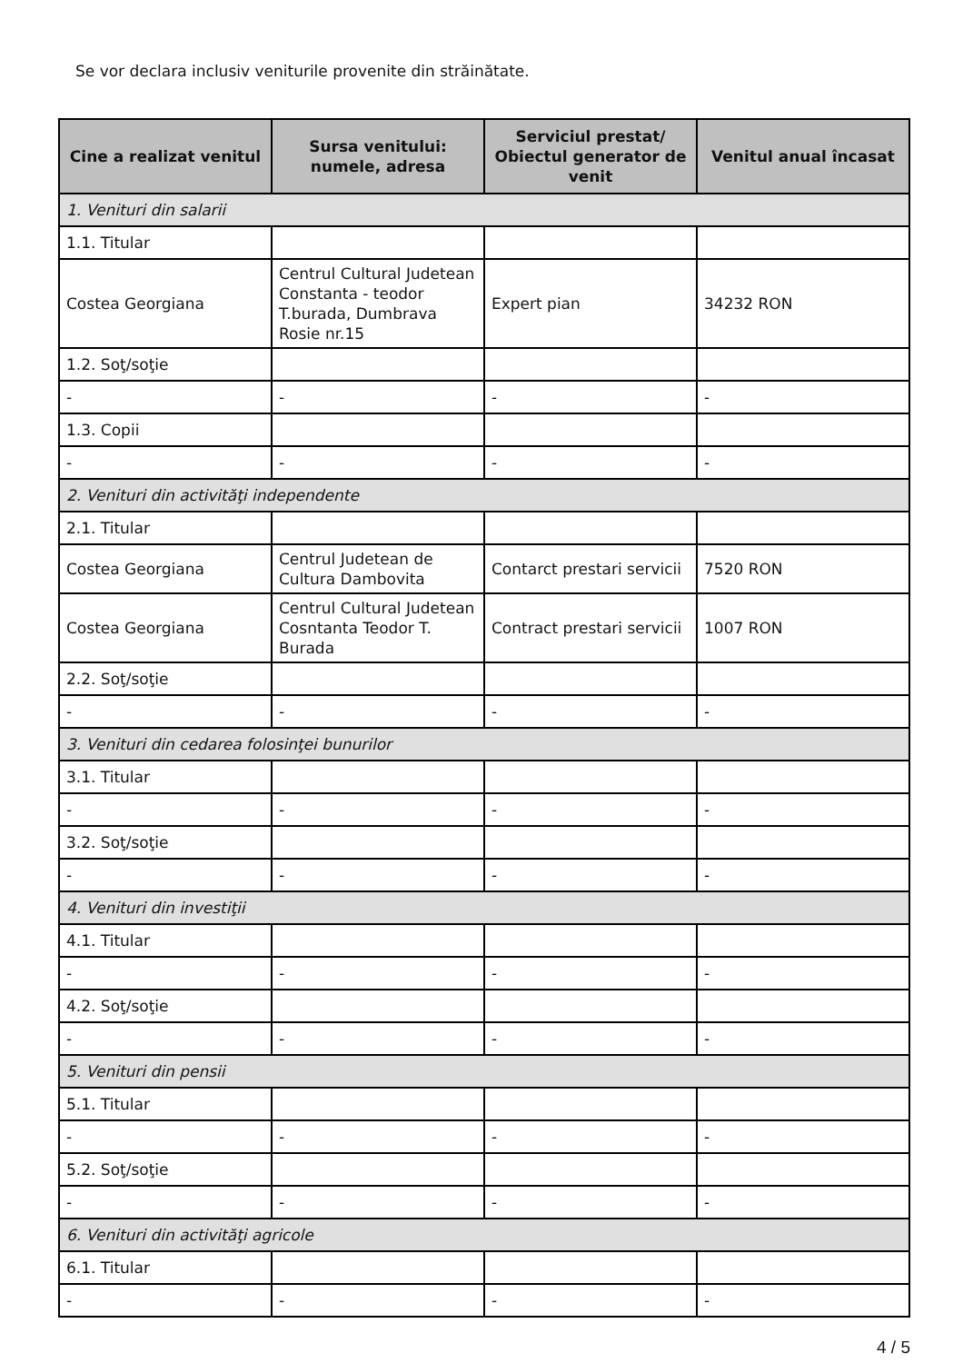Se vor declara inclusiv veniturile provenite din străinătate.
| Cine a realizat venitul | Sursa venitului: numele, adresa | Serviciul prestat/ Obiectul generator de venit | Venitul anual încasat |
| --- | --- | --- | --- |
| 1. Venituri din salarii | | | |
| 1.1. Titular | | | |
| Costea Georgiana | Centrul Cultural Judetean Constanta - teodor T.burada, Dumbrava Rosie nr.15 | Expert pian | 34232 RON |
| 1.2. Soţ/soţie | | | |
| - | - | - | - |
| 1.3. Copii | | | |
| - | - | - | - |
| 2. Venituri din activităţi independente | | | |
| 2.1. Titular | | | |
| Costea Georgiana | Centrul Judetean de Cultura Dambovita | Contarct prestari servicii | 7520 RON |
| Costea Georgiana | Centrul Cultural Judetean Cosntanta Teodor T. Burada | Contract prestari servicii | 1007 RON |
| 2.2. Soţ/soţie | | | |
| - | - | - | - |
| 3. Venituri din cedarea folosinţei bunurilor | | | |
| 3.1. Titular | | | |
| - | - | - | - |
| 3.2. Soţ/soţie | | | |
| - | - | - | - |
| 4. Venituri din investiţii | | | |
| 4.1. Titular | | | |
| - | - | - | - |
| 4.2. Soţ/soţie | | | |
| - | - | - | - |
| 5. Venituri din pensii | | | |
| 5.1. Titular | | | |
| - | - | - | - |
| 5.2. Soţ/soţie | | | |
| - | - | - | - |
| 6. Venituri din activităţi agricole | | | |
| 6.1. Titular | | | |
| - | - | - | - |
4 / 5